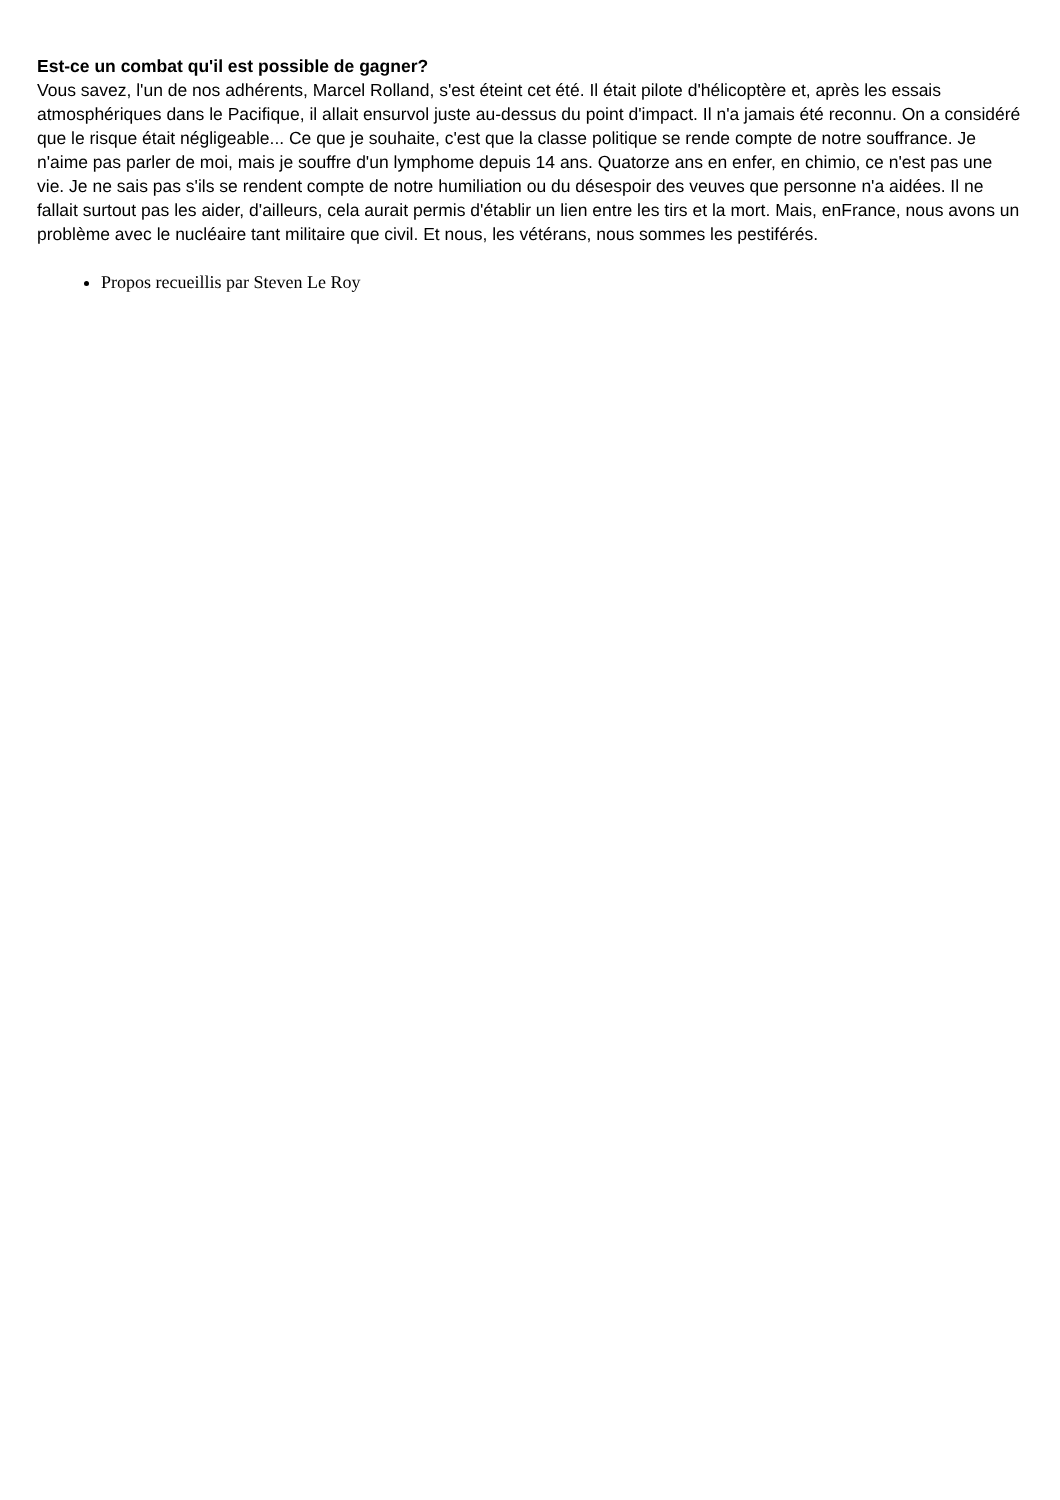Est-ce un combat qu'il est possible de gagner?
Vous savez, l'un de nos adhérents, Marcel Rolland, s'est éteint cet été. Il était pilote d'hélicoptère et, après les essais atmosphériques dans le Pacifique, il allait ensurvol juste au-dessus du point d'impact. Il n'a jamais été reconnu. On a considéré que le risque était négligeable... Ce que je souhaite, c'est que la classe politique se rende compte de notre souffrance. Je n'aime pas parler de moi, mais je souffre d'un lymphome depuis 14 ans. Quatorze ans en enfer, en chimio, ce n'est pas une vie. Je ne sais pas s'ils se rendent compte de notre humiliation ou du désespoir des veuves que personne n'a aidées. Il ne fallait surtout pas les aider, d'ailleurs, cela aurait permis d'établir un lien entre les tirs et la mort. Mais, enFrance, nous avons un problème avec le nucléaire tant militaire que civil. Et nous, les vétérans, nous sommes les pestiférés.
Propos recueillis par Steven Le Roy